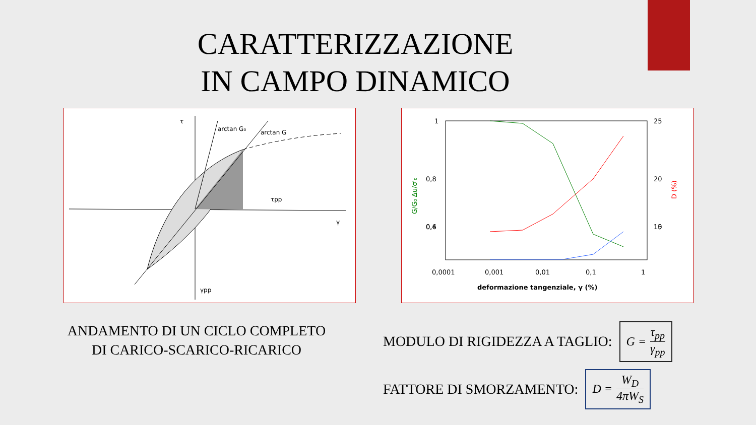CARATTERIZZAZIONE
IN CAMPO DINAMICO
τ
arctan G₀
arctan G
τpp
γ
γpp
1
0,8
0,6
0,4
25
20
15
10
0,0001
0,001
0,01
0,1
1
deformazione tangenziale, γ (%)
G/G₀ Δu/σ'₀
D (%)
ANDAMENTO DI UN CICLO COMPLETO
DI CARICO-SCARICO-RICARICO
MODULO DI RIGIDEZZA A TAGLIO:
G = τ<sub>pp</sub> γ<sub>pp</sub>
FATTORE DI SMORZAMENTO:
D = W<sub>D</sub> 4πW<sub>S</sub>